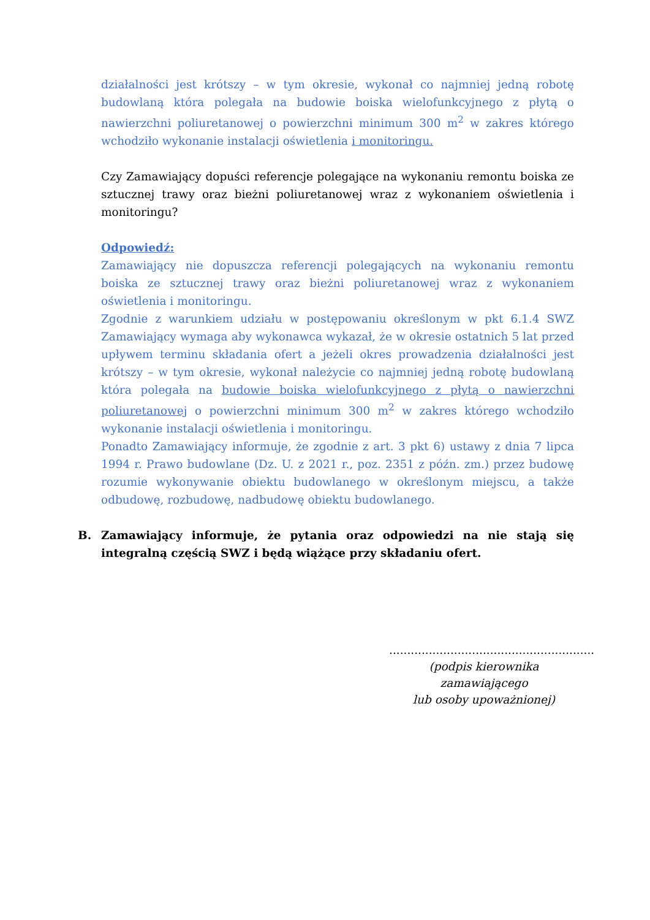działalności jest krótszy – w tym okresie, wykonał co najmniej jedną robotę budowlaną która polegała na budowie boiska wielofunkcyjnego z płytą o nawierzchni poliuretanowej o powierzchni minimum 300 m<sup>2</sup> w zakres którego wchodziło wykonanie instalacji oświetlenia i monitoringu.
Czy Zamawiający dopuści referencje polegające na wykonaniu remontu boiska ze sztucznej trawy oraz bieżni poliuretanowej wraz z wykonaniem oświetlenia i monitoringu?
Odpowiedź:
Zamawiający nie dopuszcza referencji polegających na wykonaniu remontu boiska ze sztucznej trawy oraz bieżni poliuretanowej wraz z wykonaniem oświetlenia i monitoringu.
Zgodnie z warunkiem udziału w postępowaniu określonym w pkt 6.1.4 SWZ Zamawiający wymaga aby wykonawca wykazał, że w okresie ostatnich 5 lat przed upływem terminu składania ofert a jeżeli okres prowadzenia działalności jest krótszy – w tym okresie, wykonał należycie co najmniej jedną robotę budowlaną która polegała na budowie boiska wielofunkcyjnego z płytą o nawierzchni poliuretanowej o powierzchni minimum 300 m<sup>2</sup> w zakres którego wchodziło wykonanie instalacji oświetlenia i monitoringu.
Ponadto Zamawiający informuje, że zgodnie z art. 3 pkt 6) ustawy z dnia 7 lipca 1994 r. Prawo budowlane (Dz. U. z 2021 r., poz. 2351 z późn. zm.) przez budowę rozumie wykonywanie obiektu budowlanego w określonym miejscu, a także odbudowę, rozbudowę, nadbudowę obiektu budowlanego.
B. Zamawiający informuje, że pytania oraz odpowiedzi na nie stają się integralną częścią SWZ i będą wiążące przy składaniu ofert.
.........................................................
(podpis kierownika zamawiającego
lub osoby upoważnionej)